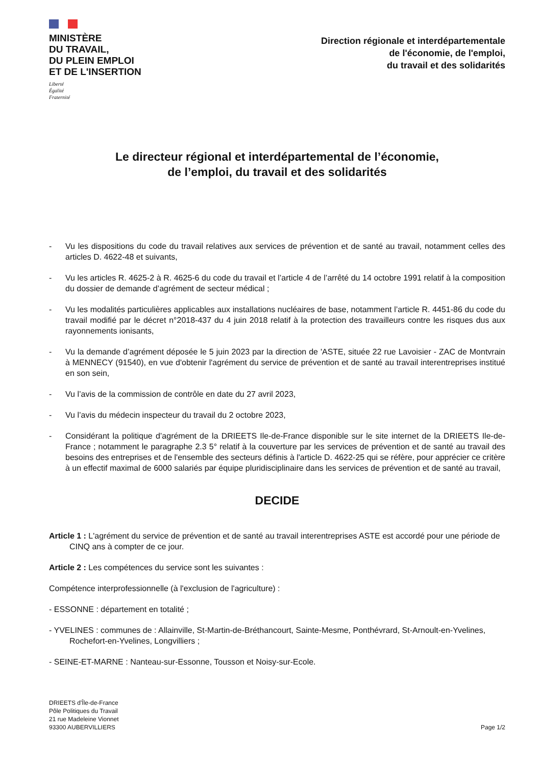MINISTÈRE
DU TRAVAIL,
DU PLEIN EMPLOI
ET DE L'INSERTION
Liberté
Égalité
Fraternité
Direction régionale et interdépartementale
de l'économie, de l'emploi,
du travail et des solidarités
Le directeur régional et interdépartemental de l’économie,
de l’emploi, du travail et des solidarités
- Vu les dispositions du code du travail relatives aux services de prévention et de santé au travail, notamment celles des articles D. 4622-48 et suivants,
- Vu les articles R. 4625-2 à R. 4625-6 du code du travail et l’article 4 de l’arrêté du 14 octobre 1991 relatif à la composition du dossier de demande d’agrément de secteur médical ;
- Vu les modalités particulières applicables aux installations nucléaires de base, notamment l’article R. 4451-86 du code du travail modifié par le décret n°2018-437 du 4 juin 2018 relatif à la protection des travailleurs contre les risques dus aux rayonnements ionisants,
- Vu la demande d’agrément déposée le 5 juin 2023 par la direction de 'ASTE, située 22 rue Lavoisier - ZAC de Montvrain à MENNECY (91540), en vue d'obtenir l'agrément du service de prévention et de santé au travail interentreprises institué en son sein,
- Vu l’avis de la commission de contrôle en date du 27 avril 2023,
- Vu l’avis du médecin inspecteur du travail du 2 octobre 2023,
- Considérant la politique d’agrément de la DRIEETS Ile-de-France disponible sur le site internet de la DRIEETS Ile-de-France ; notamment le paragraphe 2.3 5° relatif à la couverture par les services de prévention et de santé au travail des besoins des entreprises et de l'ensemble des secteurs définis à l'article D. 4622-25 qui se réfère, pour apprécier ce critère à un effectif maximal de 6000 salariés par équipe pluridisciplinaire dans les services de prévention et de santé au travail,
DECIDE
Article 1 : L'agrément du service de prévention et de santé au travail interentreprises ASTE est accordé pour une période de CINQ ans à compter de ce jour.
Article 2 : Les compétences du service sont les suivantes :
Compétence interprofessionnelle (à l'exclusion de l'agriculture) :
- ESSONNE : département en totalité ;
- YVELINES : communes de : Allainville, St-Martin-de-Bréthancourt, Sainte-Mesme, Ponthévrard, St-Arnoult-en-Yvelines, Rochefort-en-Yvelines, Longvilliers ;
- SEINE-ET-MARNE : Nanteau-sur-Essonne, Tousson et Noisy-sur-Ecole.
DRIEETS d'Île-de-France
Pôle Politiques du Travail
21 rue Madeleine Vionnet
93300 AUBERVILLIERS
Page 1/2